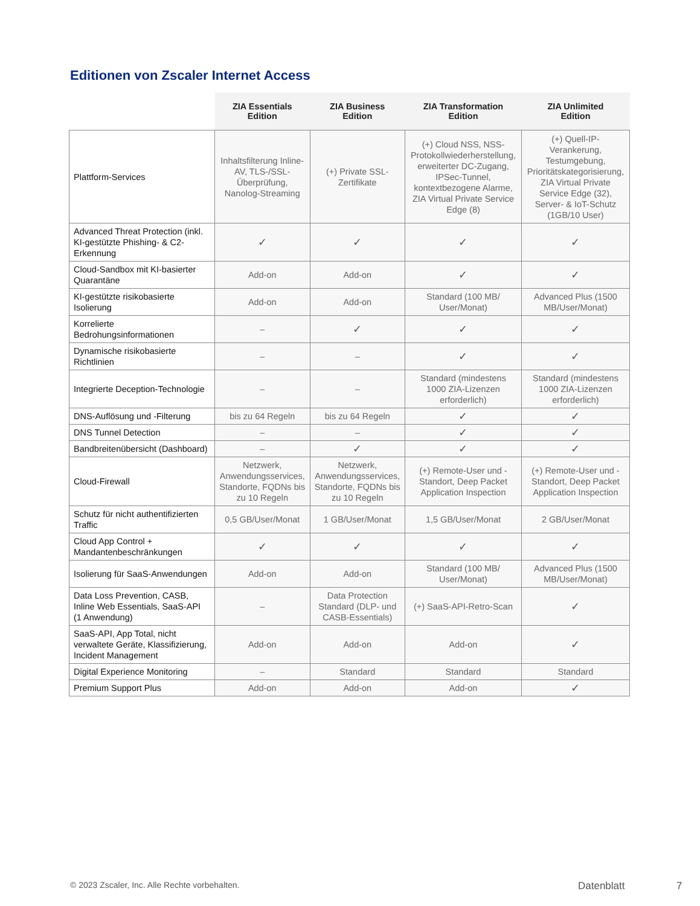Editionen von Zscaler Internet Access
| | ZIA Essentials Edition | ZIA Business Edition | ZIA Transformation Edition | ZIA Unlimited Edition |
| --- | --- | --- | --- | --- |
| Plattform-Services | Inhaltsfilterung Inline-AV, TLS-/SSL-Überprüfung, Nanolog-Streaming | (+) Private SSL-Zertifikate | (+) Cloud NSS, NSS-Protokollwiederherstellung, erweiterter DC-Zugang, IPSec-Tunnel, kontextbezogene Alarme, ZIA Virtual Private Service Edge (8) | (+) Quell-IP-Verankerung, Testumgebung, Prioritätskategorisierung, ZIA Virtual Private Service Edge (32), Server- & IoT-Schutz (1GB/10 User) |
| Advanced Threat Protection (inkl. KI-gestützte Phishing- & C2-Erkennung | ✓ | ✓ | ✓ | ✓ |
| Cloud-Sandbox mit KI-basierter Quarantäne | Add-on | Add-on | ✓ | ✓ |
| KI-gestützte risikobasierte Isolierung | Add-on | Add-on | Standard (100 MB/ User/Monat) | Advanced Plus (1500 MB/User/Monat) |
| Korrelierte Bedrohungsinformationen | – | ✓ | ✓ | ✓ |
| Dynamische risikobasierte Richtlinien | – | – | ✓ | ✓ |
| Integrierte Deception-Technologie | – | – | Standard (mindestens 1000 ZIA-Lizenzen erforderlich) | Standard (mindestens 1000 ZIA-Lizenzen erforderlich) |
| DNS-Auflösung und -Filterung | bis zu 64 Regeln | bis zu 64 Regeln | ✓ | ✓ |
| DNS Tunnel Detection | – | – | ✓ | ✓ |
| Bandbreitenübersicht (Dashboard) | – | ✓ | ✓ | ✓ |
| Cloud-Firewall | Netzwerk, Anwendungsservices, Standorte, FQDNs bis zu 10 Regeln | Netzwerk, Anwendungsservices, Standorte, FQDNs bis zu 10 Regeln | (+) Remote-User und -Standort, Deep Packet Application Inspection | (+) Remote-User und -Standort, Deep Packet Application Inspection |
| Schutz für nicht authentifizierten Traffic | 0,5 GB/User/Monat | 1 GB/User/Monat | 1,5 GB/User/Monat | 2 GB/User/Monat |
| Cloud App Control + Mandantenbeschränkungen | ✓ | ✓ | ✓ | ✓ |
| Isolierung für SaaS-Anwendungen | Add-on | Add-on | Standard (100 MB/ User/Monat) | Advanced Plus (1500 MB/User/Monat) |
| Data Loss Prevention, CASB, Inline Web Essentials, SaaS-API (1 Anwendung) | – | Data Protection Standard (DLP- und CASB-Essentials) | (+) SaaS-API-Retro-Scan | ✓ |
| SaaS-API, App Total, nicht verwaltete Geräte, Klassifizierung, Incident Management | Add-on | Add-on | Add-on | ✓ |
| Digital Experience Monitoring | – | Standard | Standard | Standard |
| Premium Support Plus | Add-on | Add-on | Add-on | ✓ |
© 2023 Zscaler, Inc. Alle Rechte vorbehalten.
Datenblatt 7